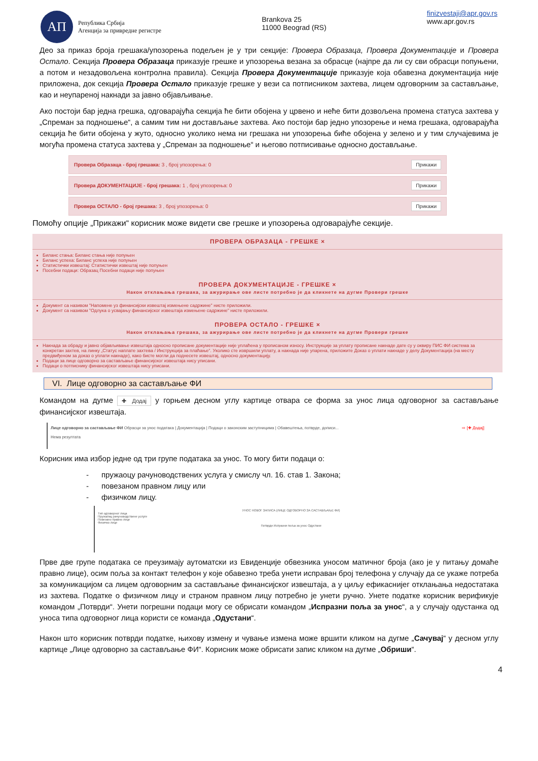АП
Република Србија
Агенција за привредне регистре
Brankova 25
11000 Beograd (RS)
finizvestaji@apr.gov.rs
www.apr.gov.rs
Део за приказ броја грешака/упозорења подељен је у три секције: Провера Образаца, Провера Документације и Провера Остало. Секција Провера Образаца приказује грешке и упозорења везана за обрасце (најпре да ли су сви обрасци попуњени, а потом и незадовољена контролна правила). Секција Провера Документације приказује која обавезна документација није приложена, док секција Провера Остало приказује грешке у вези са потписником захтева, лицем одговорним за састављање, као и неупареној накнади за јавно објављивање.
Ако постоји бар једна грешка, одговарајућа секција ће бити обојена у црвено и неће бити дозвољена промена статуса захтева у „Спреман за подношење“, а самим тим ни достављање захтева. Ако постоји бар једно упозорење и нема грешака, одговарајућа секција ће бити обојена у жуто, односно уколико нема ни грешака ни упозорења биће обојена у зелено и у тим случајевима је могућа промена статуса захтева у „Спреман за подношење“ и његово потписивање односно достављање.
Провера Образаца - број грешака: 3 , број упозорења: 0 Прикажи
Провера ДОКУМЕНТАЦИЈЕ - број грешака: 1 , број упозорења: 0 Прикажи
Провера ОСТАЛО - број грешака: 3 , број упозорења: 0 Прикажи
Помоћу опције „Прикажи“ корисник може видети све грешке и упозорења одговарајуће секције.
ПРОВЕРА ОБРАЗАЦА - ГРЕШКЕ ×
Биланс стања: Биланс стања није попуњен
Биланс успеха: Биланс успеха није попуњен
Статистички извештај: Статистички извештај није попуњен
Посебни подаци: Образац Посебни подаци није попуњен
ПРОВЕРА ДОКУМЕНТАЦИЈЕ - ГРЕШКЕ ×
Након отклањања грешака, за ажурирање ове листе потребно је да кликнете на дугме Провери грешке
Документ са називом "Напомене уз финансијски извештај измењене садржине" нисте приложили.
Документ са називом "Одлука о усвајању финансијског извештаја измењене садржине" нисте приложили.
ПРОВЕРА ОСТАЛО - ГРЕШКЕ ×
Након отклањања грешака, за ажурирање ове листе потребно је да кликнете на дугме Провери грешке
Накнада за обраду и јавно објављивање извештаја односно прописане документације није уплаћена у прописаном износу. Инструкције за уплату прописане накнаде дате су у оквиру ПИС ФИ система за конкретан захтев, на линку „Статус наплате захтева / Инструкција за плаћање“. Уколико сте извршили уплату, а накнада није упарена, приложите Доказ о уплати накнаде у делу Документација (на месту предвиђеном за доказ о уплати накнаде), како бисте могли да поднесете извештај, односно документацију.
Подаци за лице одговорно за састављање финансијског извештаја нису уписани.
Подаци о потписнику финансијског извештаја нису уписани.
VI. Лице одговорно за састављање ФИ
Командом на дугме ✚ Додај у горњем десном углу картице отвара се форма за унос лица одговорног за састављање финансијског извештаја.
Лице одговорно за састављање ФИ Обрасци за унос података | Документација | Подаци о законским заступницима | Обавештења, потврде, дописи... ⇨ [✚ Додај]
Нема резултата
Корисник има избор једне од три групе података за унос. То могу бити подаци о:
- пружаоцу рачуноводствених услуга у смислу чл. 16. став 1. Закона;
- повезаном правном лицу или
- физичком лицу.
УНОС НОВОГ ЗАПИСА (ЛИЦЕ ОДГОВОРНО ЗА САСТАВЉАЊЕ ФИ)
Тип одговорног лица
Пружалац рачуноводствене услуге
Повезано правно лице
Физичко лице
Потврди Испразни поља за унос Одустани
Прве две групе података се преузимају аутоматски из Евиденције обвезника уносом матичног броја (ако је у питању домаће правно лице), осим поља за контакт телефон у које обавезно треба унети исправан број телефона у случају да се укаже потреба за комуникацијом са лицем одговорним за састављање финансијског извештаја, а у циљу ефикаснијег отклањања недостатака из захтева. Податке о физичком лицу и страном правном лицу потребно је унети ручно. Унете податке корисник верификује командом „Потврди“. Унети погрешни подаци могу се обрисати командом „Испразни поља за унос“, а у случају одустанка од уноса типа одговорног лица користи се команда „Одустани“.
Након што корисник потврди податке, њихову измену и чување измена може вршити кликом на дугме „Сачувај“ у десном углу картице „Лице одговорно за састављање ФИ“. Корисник може обрисати запис кликом на дугме „Обриши“.
4